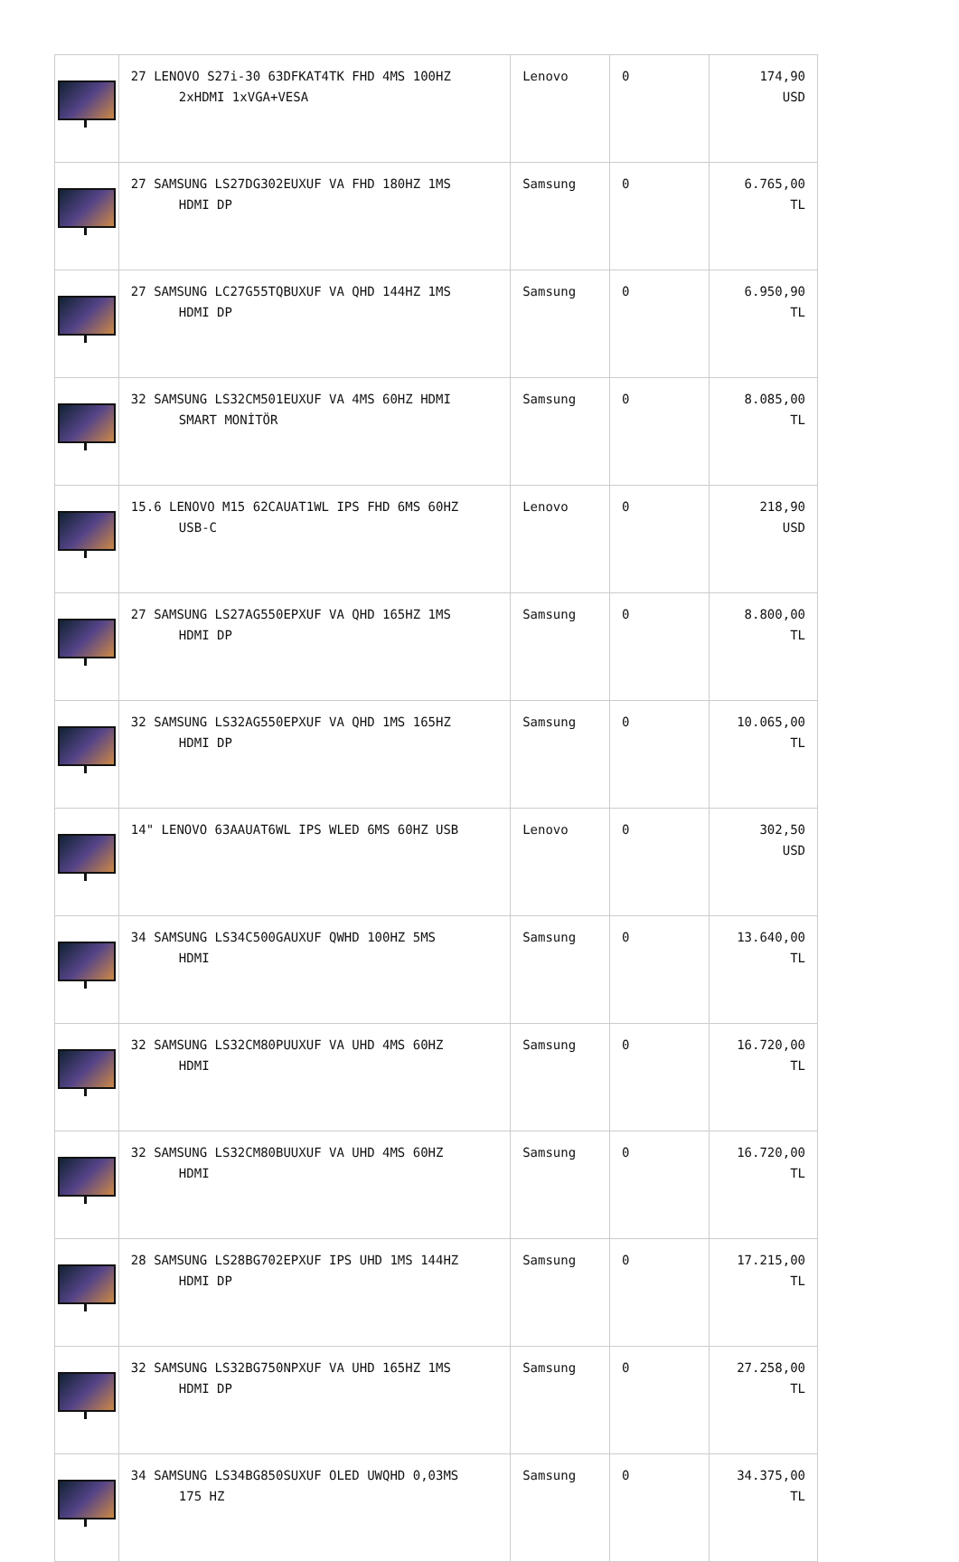| | 27 LENOVO S27i-30 63DFKAT4TK FHD 4MS 100HZ 2xHDMI 1xVGA+VESA | Lenovo | 0 | 174,90 USD |
| | 27 SAMSUNG LS27DG302EUXUF VA FHD 180HZ 1MS HDMI DP | Samsung | 0 | 6.765,00 TL |
| | 27 SAMSUNG LC27G55TQBUXUF VA QHD 144HZ 1MS HDMI DP | Samsung | 0 | 6.950,90 TL |
| | 32 SAMSUNG LS32CM501EUXUF VA 4MS 60HZ HDMI SMART MONİTÖR | Samsung | 0 | 8.085,00 TL |
| | 15.6 LENOVO M15 62CAUAT1WL IPS FHD 6MS 60HZ USB-C | Lenovo | 0 | 218,90 USD |
| | 27 SAMSUNG LS27AG550EPXUF VA QHD 165HZ 1MS HDMI DP | Samsung | 0 | 8.800,00 TL |
| | 32 SAMSUNG LS32AG550EPXUF VA QHD 1MS 165HZ HDMI DP | Samsung | 0 | 10.065,00 TL |
| | 14" LENOVO 63AAUAT6WL IPS WLED 6MS 60HZ USB | Lenovo | 0 | 302,50 USD |
| | 34 SAMSUNG LS34C500GAUXUF QWHD 100HZ 5MS HDMI | Samsung | 0 | 13.640,00 TL |
| | 32 SAMSUNG LS32CM80PUUXUF VA UHD 4MS 60HZ HDMI | Samsung | 0 | 16.720,00 TL |
| | 32 SAMSUNG LS32CM80BUUXUF VA UHD 4MS 60HZ HDMI | Samsung | 0 | 16.720,00 TL |
| | 28 SAMSUNG LS28BG702EPXUF IPS UHD 1MS 144HZ HDMI DP | Samsung | 0 | 17.215,00 TL |
| | 32 SAMSUNG LS32BG750NPXUF VA UHD 165HZ 1MS HDMI DP | Samsung | 0 | 27.258,00 TL |
| | 34 SAMSUNG LS34BG850SUXUF OLED UWQHD 0,03MS 175 HZ | Samsung | 0 | 34.375,00 TL |